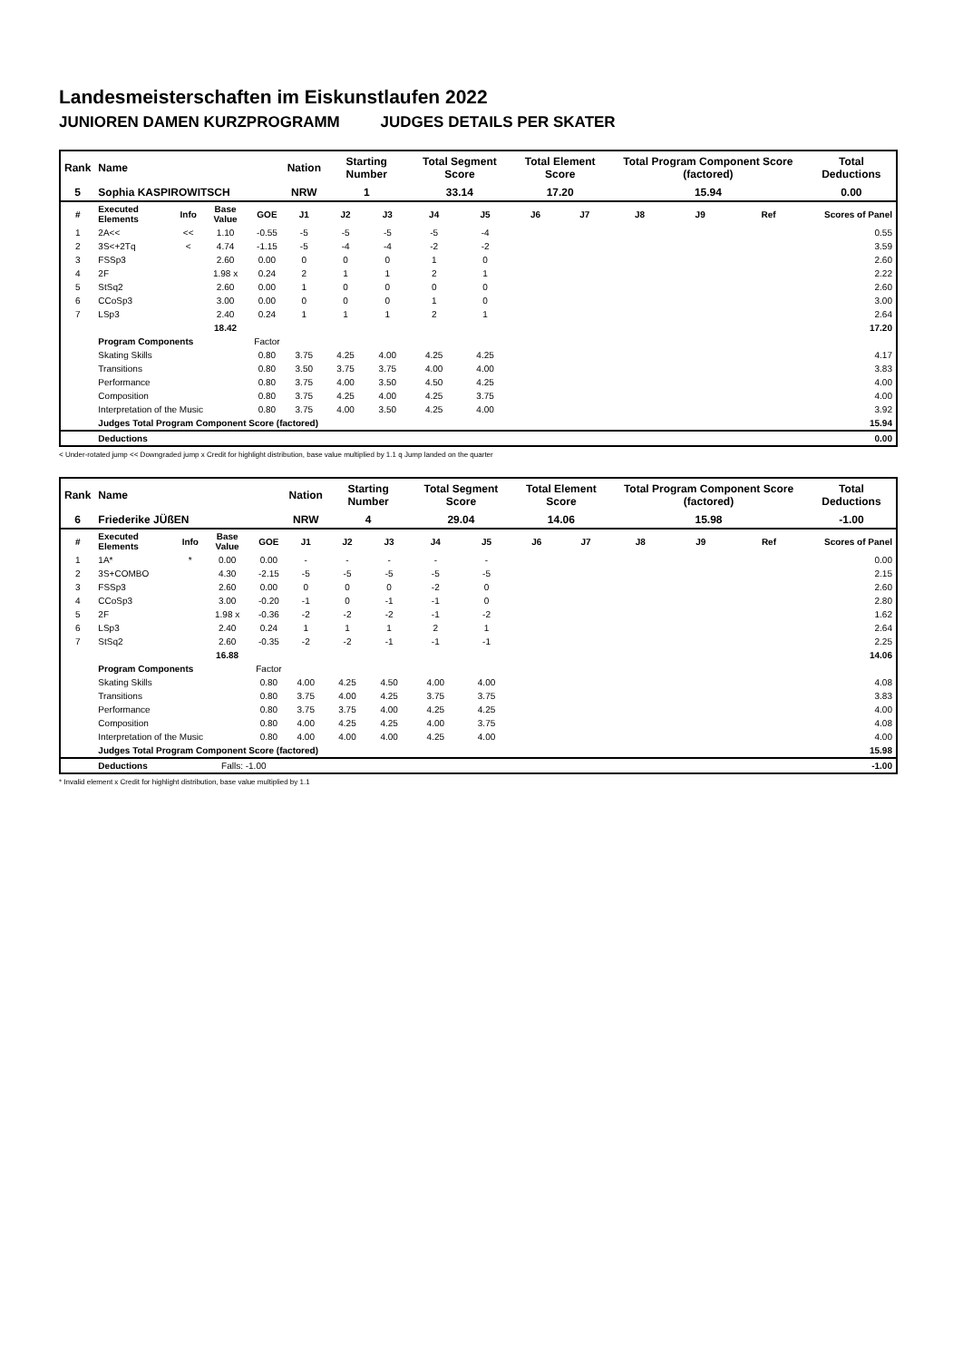Landesmeisterschaften im Eiskunstlaufen 2022
JUNIOREN DAMEN KURZPROGRAMM JUDGES DETAILS PER SKATER
| Rank | Name | | | | Nation | Starting Number | | Total Segment Score | | Total Element Score | | Total Program Component Score (factored) | | | Total Deductions |
| --- | --- | --- | --- | --- | --- | --- | --- | --- | --- | --- | --- | --- | --- | --- | --- |
| 5 | Sophia KASPIROWITSCH | | | | NRW | 1 | | 33.14 | | 17.20 | | 15.94 | | | 0.00 |
| # | Executed Elements | Info | Base Value | GOE | J1 | J2 | J3 | J4 | J5 | J6 | J7 | J8 | J9 | Ref | Scores of Panel |
| 1 | 2A<< | << | 1.10 | -0.55 | -5 | -5 | -5 | -5 | -4 | | | | | | 0.55 |
| 2 | 3S<+2Tq | < | 4.74 | -1.15 | -5 | -4 | -4 | -2 | -2 | | | | | | 3.59 |
| 3 | FSSp3 | | 2.60 | 0.00 | 0 | 0 | 0 | 1 | 0 | | | | | | 2.60 |
| 4 | 2F | | 1.98 x | 0.24 | 2 | 1 | 1 | 2 | 1 | | | | | | 2.22 |
| 5 | StSq2 | | 2.60 | 0.00 | 1 | 0 | 0 | 0 | 0 | | | | | | 2.60 |
| 6 | CCoSp3 | | 3.00 | 0.00 | 0 | 0 | 0 | 1 | 0 | | | | | | 3.00 |
| 7 | LSp3 | | 2.40 | 0.24 | 1 | 1 | 1 | 2 | 1 | | | | | | 2.64 |
| | | | 18.42 | | | | | | | | | | | | 17.20 |
| | Program Components | | | Factor | | | | | | | | | | | |
| | Skating Skills | | | 0.80 | 3.75 | 4.25 | 4.00 | 4.25 | 4.25 | | | | | | 4.17 |
| | Transitions | | | 0.80 | 3.50 | 3.75 | 3.75 | 4.00 | 4.00 | | | | | | 3.83 |
| | Performance | | | 0.80 | 3.75 | 4.00 | 3.50 | 4.50 | 4.25 | | | | | | 4.00 |
| | Composition | | | 0.80 | 3.75 | 4.25 | 4.00 | 4.25 | 3.75 | | | | | | 4.00 |
| | Interpretation of the Music | | | 0.80 | 3.75 | 4.00 | 3.50 | 4.25 | 4.00 | | | | | | 3.92 |
| | Judges Total Program Component Score (factored) | | | | | | | | | | | | | | 15.94 |
| | Deductions | | | | | | | | | | | | | | 0.00 |
< Under-rotated jump << Downgraded jump x Credit for highlight distribution, base value multiplied by 1.1 q Jump landed on the quarter
| Rank | Name | | | | Nation | Starting Number | | Total Segment Score | | Total Element Score | | Total Program Component Score (factored) | | | Total Deductions |
| --- | --- | --- | --- | --- | --- | --- | --- | --- | --- | --- | --- | --- | --- | --- | --- |
| 6 | Friederike JÜßEN | | | | NRW | 4 | | 29.04 | | 14.06 | | 15.98 | | | -1.00 |
| # | Executed Elements | Info | Base Value | GOE | J1 | J2 | J3 | J4 | J5 | J6 | J7 | J8 | J9 | Ref | Scores of Panel |
| 1 | 1A* | * | 0.00 | 0.00 | - | - | - | - | - | | | | | | 0.00 |
| 2 | 3S+COMBO | | 4.30 | -2.15 | -5 | -5 | -5 | -5 | -5 | | | | | | 2.15 |
| 3 | FSSp3 | | 2.60 | 0.00 | 0 | 0 | 0 | -2 | 0 | | | | | | 2.60 |
| 4 | CCoSp3 | | 3.00 | -0.20 | -1 | 0 | -1 | -1 | 0 | | | | | | 2.80 |
| 5 | 2F | | 1.98 x | -0.36 | -2 | -2 | -2 | -1 | -2 | | | | | | 1.62 |
| 6 | LSp3 | | 2.40 | 0.24 | 1 | 1 | 1 | 2 | 1 | | | | | | 2.64 |
| 7 | StSq2 | | 2.60 | -0.35 | -2 | -2 | -1 | -1 | -1 | | | | | | 2.25 |
| | | | 16.88 | | | | | | | | | | | | 14.06 |
| | Program Components | | | Factor | | | | | | | | | | | |
| | Skating Skills | | | 0.80 | 4.00 | 4.25 | 4.50 | 4.00 | 4.00 | | | | | | 4.08 |
| | Transitions | | | 0.80 | 3.75 | 4.00 | 4.25 | 3.75 | 3.75 | | | | | | 3.83 |
| | Performance | | | 0.80 | 3.75 | 3.75 | 4.00 | 4.25 | 4.25 | | | | | | 4.00 |
| | Composition | | | 0.80 | 4.00 | 4.25 | 4.25 | 4.00 | 3.75 | | | | | | 4.08 |
| | Interpretation of the Music | | | 0.80 | 4.00 | 4.00 | 4.00 | 4.25 | 4.00 | | | | | | 4.00 |
| | Judges Total Program Component Score (factored) | | | | | | | | | | | | | | 15.98 |
| | Deductions | | Falls: -1.00 | | | | | | | | | | | | -1.00 |
* Invalid element x Credit for highlight distribution, base value multiplied by 1.1